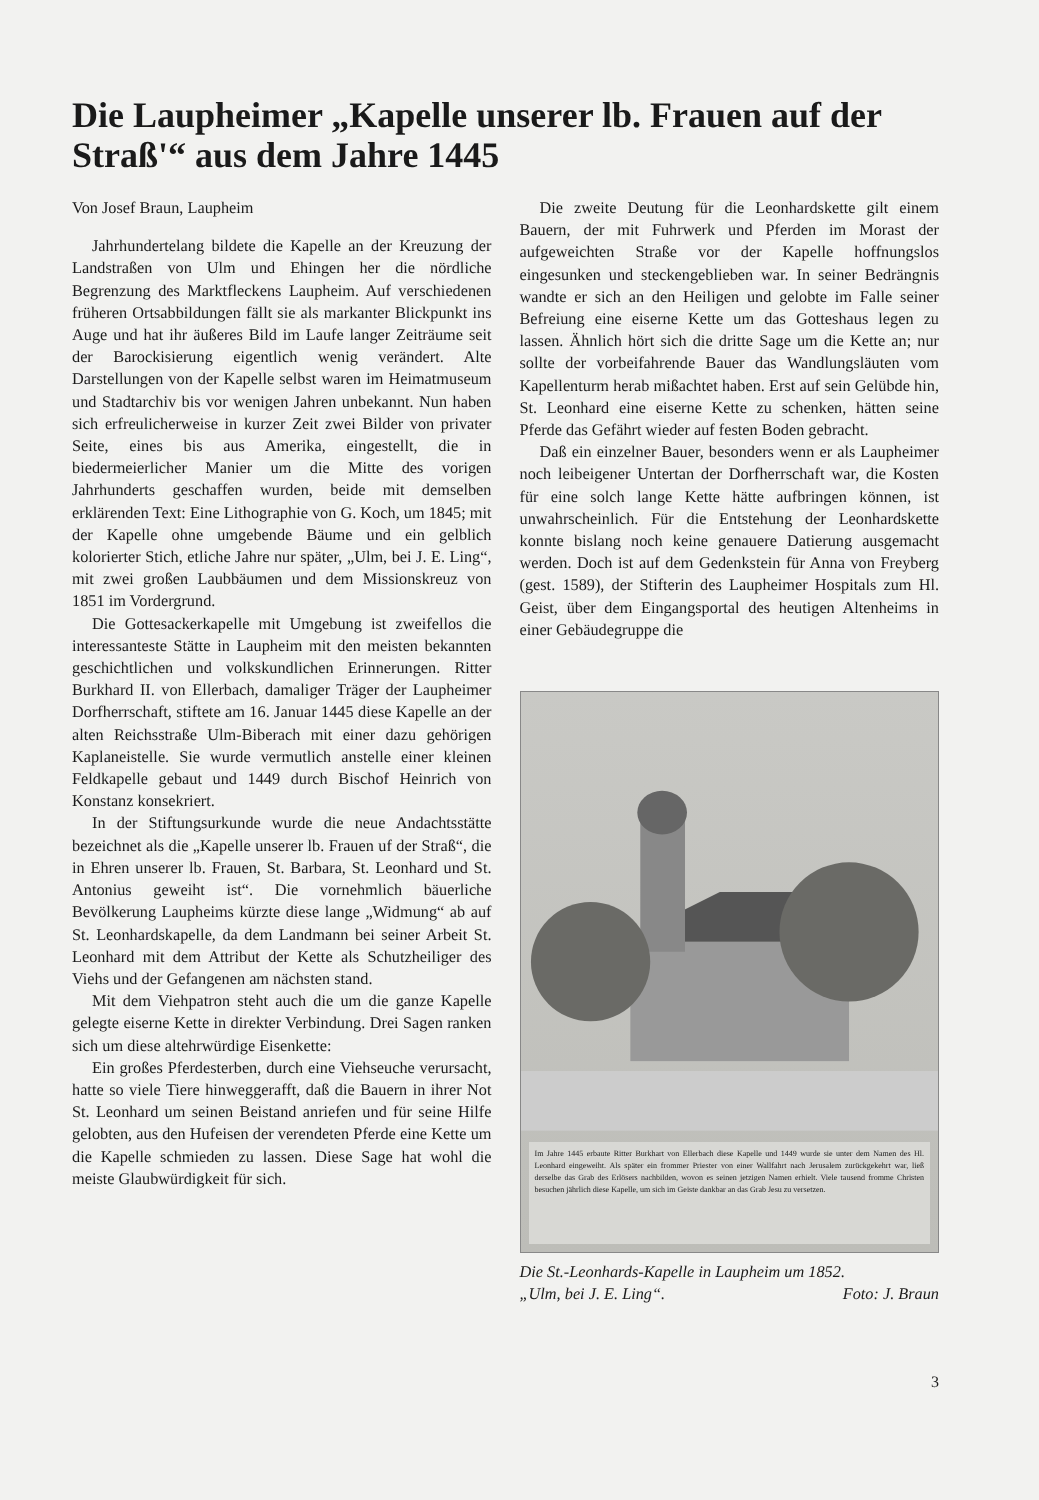Die Laupheimer „Kapelle unserer lb. Frauen auf der Straß'“ aus dem Jahre 1445
Von Josef Braun, Laupheim
Jahrhundertelang bildete die Kapelle an der Kreuzung der Landstraßen von Ulm und Ehingen her die nördliche Begrenzung des Marktfleckens Laupheim. Auf verschiedenen früheren Ortsabbildungen fällt sie als markanter Blickpunkt ins Auge und hat ihr äußeres Bild im Laufe langer Zeiträume seit der Barockisierung eigentlich wenig verändert. Alte Darstellungen von der Kapelle selbst waren im Heimatmuseum und Stadtarchiv bis vor wenigen Jahren unbekannt. Nun haben sich erfreulicherweise in kurzer Zeit zwei Bilder von privater Seite, eines bis aus Amerika, eingestellt, die in biedermeierlicher Manier um die Mitte des vorigen Jahrhunderts geschaffen wurden, beide mit demselben erklärenden Text: Eine Lithographie von G. Koch, um 1845; mit der Kapelle ohne umgebende Bäume und ein gelblich kolorierter Stich, etliche Jahre nur später, „Ulm, bei J. E. Ling“, mit zwei großen Laubbäumen und dem Missionskreuz von 1851 im Vordergrund.
Die Gottesackerkapelle mit Umgebung ist zweifellos die interessanteste Stätte in Laupheim mit den meisten bekannten geschichtlichen und volkskundlichen Erinnerungen. Ritter Burkhard II. von Ellerbach, damaliger Träger der Laupheimer Dorfherrschaft, stiftete am 16. Januar 1445 diese Kapelle an der alten Reichsstraße Ulm-Biberach mit einer dazu gehörigen Kaplaneistelle. Sie wurde vermutlich anstelle einer kleinen Feldkapelle gebaut und 1449 durch Bischof Heinrich von Konstanz konsekriert.
In der Stiftungsurkunde wurde die neue Andachtsstätte bezeichnet als die „Kapelle unserer lb. Frauen uf der Straß“, die in Ehren unserer lb. Frauen, St. Barbara, St. Leonhard und St. Antonius geweiht ist“. Die vornehmlich bäuerliche Bevölkerung Laupheims kürzte diese lange „Widmung“ ab auf St. Leonhardskapelle, da dem Landmann bei seiner Arbeit St. Leonhard mit dem Attribut der Kette als Schutzheiliger des Viehs und der Gefangenen am nächsten stand.
Mit dem Viehpatron steht auch die um die ganze Kapelle gelegte eiserne Kette in direkter Verbindung. Drei Sagen ranken sich um diese altehrwürdige Eisenkette:
Ein großes Pferdesterben, durch eine Viehseuche verursacht, hatte so viele Tiere hinweggerafft, daß die Bauern in ihrer Not St. Leonhard um seinen Beistand anriefen und für seine Hilfe gelobten, aus den Hufeisen der verendeten Pferde eine Kette um die Kapelle schmieden zu lassen. Diese Sage hat wohl die meiste Glaubwürdigkeit für sich.
Die zweite Deutung für die Leonhardskette gilt einem Bauern, der mit Fuhrwerk und Pferden im Morast der aufgeweichten Straße vor der Kapelle hoffnungslos eingesunken und steckengeblieben war. In seiner Bedrängnis wandte er sich an den Heiligen und gelobte im Falle seiner Befreiung eine eiserne Kette um das Gotteshaus legen zu lassen. Ähnlich hört sich die dritte Sage um die Kette an; nur sollte der vorbeifahrende Bauer das Wandlungsläuten vom Kapellenturm herab mißachtet haben. Erst auf sein Gelübde hin, St. Leonhard eine eiserne Kette zu schenken, hätten seine Pferde das Gefährt wieder auf festen Boden gebracht.
Daß ein einzelner Bauer, besonders wenn er als Laupheimer noch leibeigener Untertan der Dorfherrschaft war, die Kosten für eine solch lange Kette hätte aufbringen können, ist unwahrscheinlich. Für die Entstehung der Leonhardskette konnte bislang noch keine genauere Datierung ausgemacht werden. Doch ist auf dem Gedenkstein für Anna von Freyberg (gest. 1589), der Stifterin des Laupheimer Hospitals zum Hl. Geist, über dem Eingangsportal des heutigen Altenheims in einer Gebäudegruppe die
Im Jahre 1445 erbaute Ritter Burkhart von Ellerbach diese Kapelle und 1449 wurde sie unter dem Namen des Hl. Leonhard eingeweiht. Als später ein frommer Priester von einer Wallfahrt nach Jerusalem zurückgekehrt war, ließ derselbe das Grab des Erlösers nachbilden, wovon es seinen jetzigen Namen erhielt. Viele tausend fromme Christen besuchen jährlich diese Kapelle, um sich im Geiste dankbar an das Grab Jesu zu versetzen.
Die St.-Leonhards-Kapelle in Laupheim um 1852.
„Ulm, bei J. E. Ling“. Foto: J. Braun
3